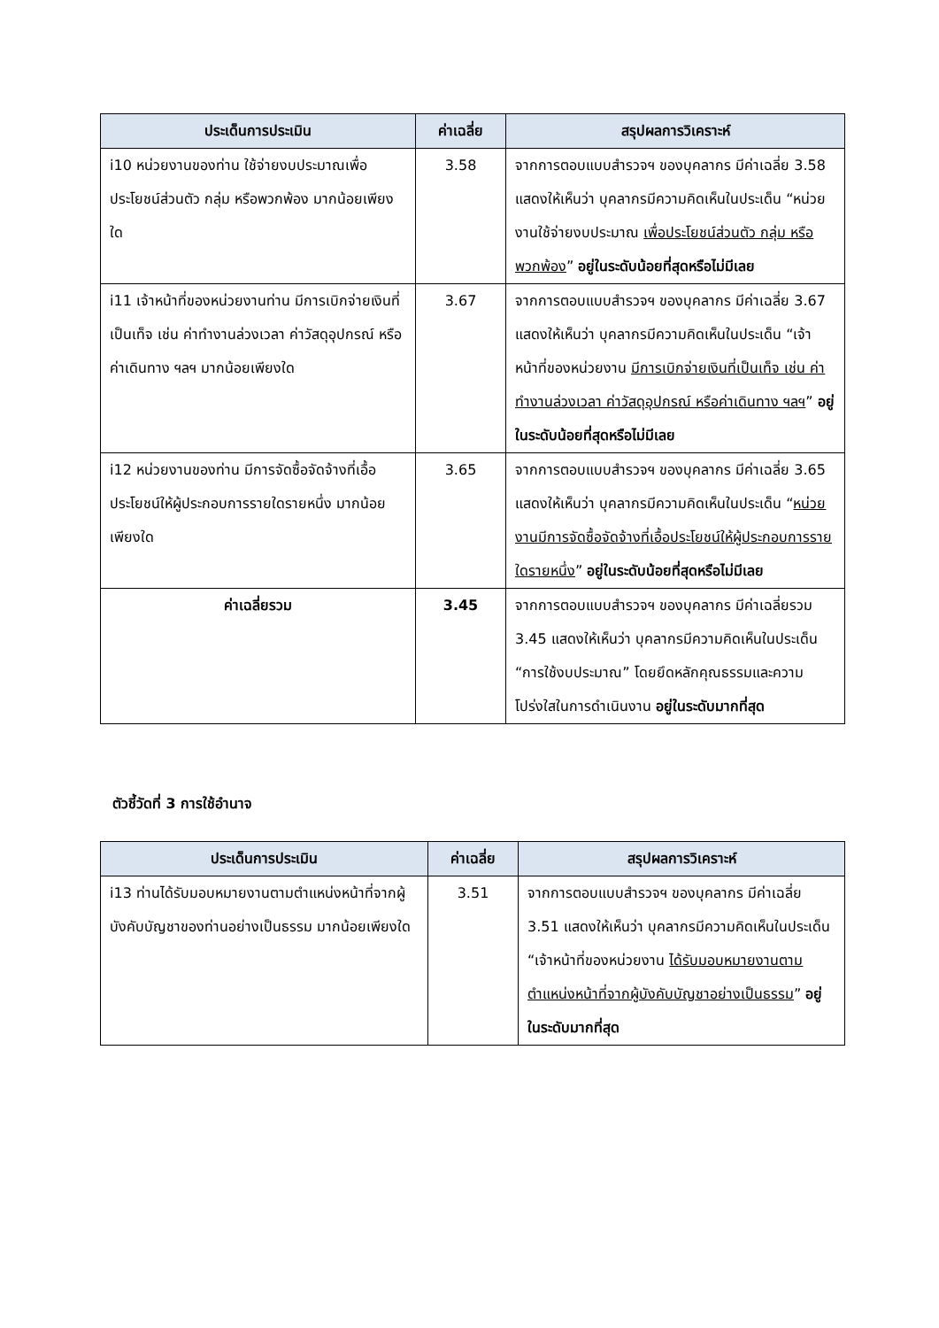| ประเด็นการประเมิน | ค่าเฉลี่ย | สรุปผลการวิเคราะห์ |
| --- | --- | --- |
| i10 หน่วยงานของท่าน ใช้จ่ายงบประมาณเพื่อประโยชน์ส่วนตัว กลุ่ม หรือพวกพ้อง มากน้อยเพียงใด | 3.58 | จากการตอบแบบสำรวจฯ ของบุคลากร มีค่าเฉลี่ย 3.58 แสดงให้เห็นว่า บุคลากรมีความคิดเห็นในประเด็น “หน่วยงานใช้จ่ายงบประมาณ เพื่อประโยชน์ส่วนตัว กลุ่ม หรือพวกพ้อง ” อยู่ในระดับน้อยที่สุดหรือไม่มีเลย |
| i11 เจ้าหน้าที่ของหน่วยงานท่าน มีการเบิกจ่ายเงินที่เป็นเท็จ เช่น ค่าทำงานล่วงเวลา ค่าวัสดุอุปกรณ์ หรือค่าเดินทาง ฯลฯ มากน้อยเพียงใด | 3.67 | จากการตอบแบบสำรวจฯ ของบุคลากร มีค่าเฉลี่ย 3.67 แสดงให้เห็นว่า บุคลากรมีความคิดเห็นในประเด็น “เจ้าหน้าที่ของหน่วยงาน มีการเบิกจ่ายเงินที่เป็นเท็จ เช่น ค่าทำงานล่วงเวลา ค่าวัสดุอุปกรณ์ หรือค่าเดินทาง ฯลฯ ” อยู่ในระดับน้อยที่สุดหรือไม่มีเลย |
| i12 หน่วยงานของท่าน มีการจัดซื้อจัดจ้างที่เอื้อประโยชน์ให้ผู้ประกอบการรายใดรายหนึ่ง มากน้อยเพียงใด | 3.65 | จากการตอบแบบสำรวจฯ ของบุคลากร มีค่าเฉลี่ย 3.65 แสดงให้เห็นว่า บุคลากรมีความคิดเห็นในประเด็น “ หน่วยงานมีการจัดซื้อจัดจ้างที่เอื้อประโยชน์ให้ผู้ประกอบการรายใดรายหนึ่ง ” อยู่ในระดับน้อยที่สุดหรือไม่มีเลย |
| ค่าเฉลี่ยรวม | 3.45 | จากการตอบแบบสำรวจฯ ของบุคลากร มีค่าเฉลี่ยรวม 3.45 แสดงให้เห็นว่า บุคลากรมีความคิดเห็นในประเด็น “การใช้งบประมาณ” โดยยึดหลักคุณธรรมและความโปร่งใสในการดำเนินงาน อยู่ในระดับมากที่สุด |
ตัวชี้วัดที่ 3 การใช้อำนาจ
| ประเด็นการประเมิน | ค่าเฉลี่ย | สรุปผลการวิเคราะห์ |
| --- | --- | --- |
| i13 ท่านได้รับมอบหมายงานตามตำแหน่งหน้าที่จากผู้บังคับบัญชาของท่านอย่างเป็นธรรม มากน้อยเพียงใด | 3.51 | จากการตอบแบบสำรวจฯ ของบุคลากร มีค่าเฉลี่ย 3.51 แสดงให้เห็นว่า บุคลากรมีความคิดเห็นในประเด็น “เจ้าหน้าที่ของหน่วยงาน ได้รับมอบหมายงานตามตำแหน่งหน้าที่จากผู้บังคับบัญชาอย่างเป็นธรรม ” อยู่ในระดับมากที่สุด |